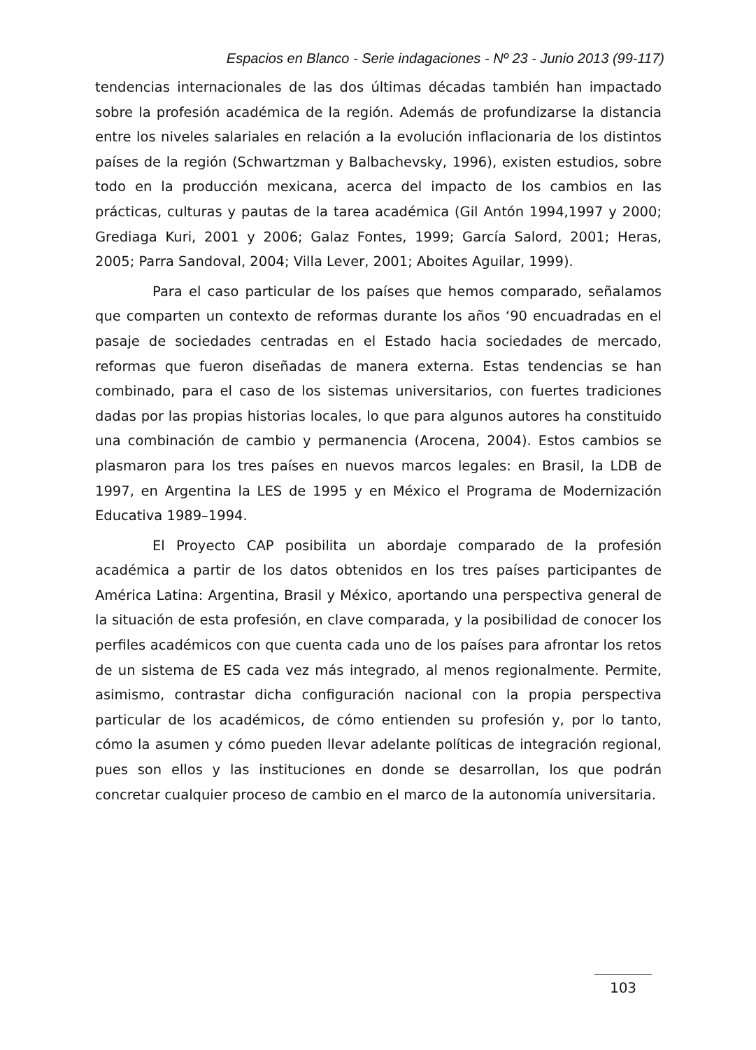Espacios en Blanco - Serie indagaciones - Nº 23 - Junio 2013 (99-117)
tendencias internacionales de las dos últimas décadas también han impactado sobre la profesión académica de la región. Además de profundizarse la distancia entre los niveles salariales en relación a la evolución inflacionaria de los distintos países de la región (Schwartzman y Balbachevsky, 1996), existen estudios, sobre todo en la producción mexicana, acerca del impacto de los cambios en las prácticas, culturas y pautas de la tarea académica (Gil Antón 1994,1997 y 2000; Grediaga Kuri, 2001 y 2006; Galaz Fontes, 1999; García Salord, 2001; Heras, 2005; Parra Sandoval, 2004; Villa Lever, 2001; Aboites Aguilar, 1999).
Para el caso particular de los países que hemos comparado, señalamos que comparten un contexto de reformas durante los años ‘90 encuadradas en el pasaje de sociedades centradas en el Estado hacia sociedades de mercado, reformas que fueron diseñadas de manera externa. Estas tendencias se han combinado, para el caso de los sistemas universitarios, con fuertes tradiciones dadas por las propias historias locales, lo que para algunos autores ha constituido una combinación de cambio y permanencia (Arocena, 2004). Estos cambios se plasmaron para los tres países en nuevos marcos legales: en Brasil, la LDB de 1997, en Argentina la LES de 1995 y en México el Programa de Modernización Educativa 1989–1994.
El Proyecto CAP posibilita un abordaje comparado de la profesión académica a partir de los datos obtenidos en los tres países participantes de América Latina: Argentina, Brasil y México, aportando una perspectiva general de la situación de esta profesión, en clave comparada, y la posibilidad de conocer los perfiles académicos con que cuenta cada uno de los países para afrontar los retos de un sistema de ES cada vez más integrado, al menos regionalmente. Permite, asimismo, contrastar dicha configuración nacional con la propia perspectiva particular de los académicos, de cómo entienden su profesión y, por lo tanto, cómo la asumen y cómo pueden llevar adelante políticas de integración regional, pues son ellos y las instituciones en donde se desarrollan, los que podrán concretar cualquier proceso de cambio en el marco de la autonomía universitaria.
103